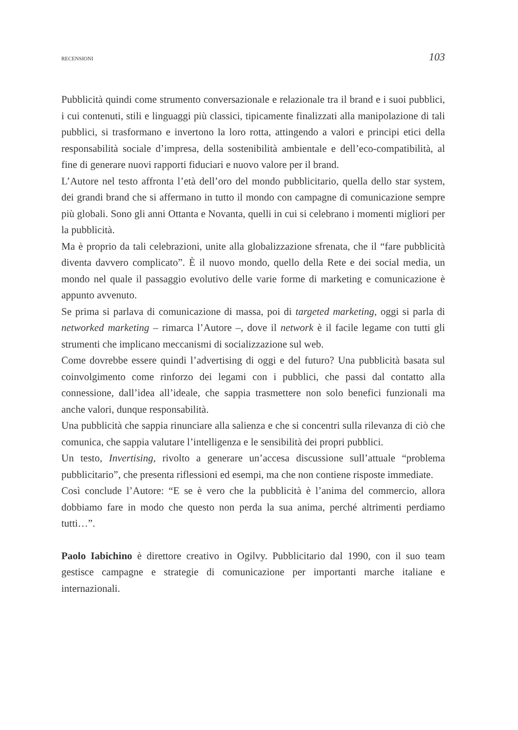RECENSIONI 103
Pubblicità quindi come strumento conversazionale e relazionale tra il brand e i suoi pubblici, i cui contenuti, stili e linguaggi più classici, tipicamente finalizzati alla manipolazione di tali pubblici, si trasformano e invertono la loro rotta, attingendo a valori e principi etici della responsabilità sociale d’impresa, della sostenibilità ambientale e dell’eco-compatibilità, al fine di generare nuovi rapporti fiduciari e nuovo valore per il brand.
L’Autore nel testo affronta l’età dell’oro del mondo pubblicitario, quella dello star system, dei grandi brand che si affermano in tutto il mondo con campagne di comunicazione sempre più globali. Sono gli anni Ottanta e Novanta, quelli in cui si celebrano i momenti migliori per la pubblicità.
Ma è proprio da tali celebrazioni, unite alla globalizzazione sfrenata, che il “fare pubblicità diventa davvero complicato”. È il nuovo mondo, quello della Rete e dei social media, un mondo nel quale il passaggio evolutivo delle varie forme di marketing e comunicazione è appunto avvenuto.
Se prima si parlava di comunicazione di massa, poi di targeted marketing, oggi si parla di networked marketing – rimarca l’Autore –, dove il network è il facile legame con tutti gli strumenti che implicano meccanismi di socializzazione sul web.
Come dovrebbe essere quindi l’advertising di oggi e del futuro? Una pubblicità basata sul coinvolgimento come rinforzo dei legami con i pubblici, che passi dal contatto alla connessione, dall’idea all’ideale, che sappia trasmettere non solo benefici funzionali ma anche valori, dunque responsabilità.
Una pubblicità che sappia rinunciare alla salienza e che si concentri sulla rilevanza di ciò che comunica, che sappia valutare l’intelligenza e le sensibilità dei propri pubblici.
Un testo, Invertising, rivolto a generare un’accesa discussione sull’attuale “problema pubblicitario”, che presenta riflessioni ed esempi, ma che non contiene risposte immediate.
Così conclude l’Autore: “E se è vero che la pubblicità è l’anima del commercio, allora dobbiamo fare in modo che questo non perda la sua anima, perché altrimenti perdiamo tutti…”.
Paolo Iabichino è direttore creativo in Ogilvy. Pubblicitario dal 1990, con il suo team gestisce campagne e strategie di comunicazione per importanti marche italiane e internazionali.